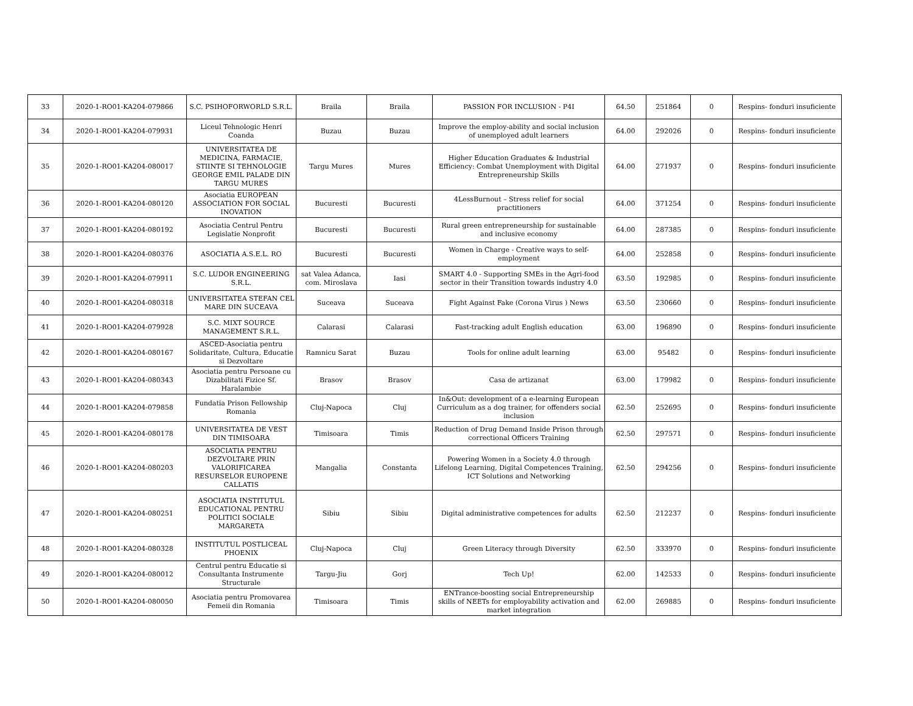| 33 | 2020-1-RO01-KA204-079866 | S.C. PSIHOFORWORLD S.R.L. | Braila | Braila | PASSION FOR INCLUSION - P4I | 64.50 | 251864 | 0 | Respins- fonduri insuficiente |
| 34 | 2020-1-RO01-KA204-079931 | Liceul Tehnologic Henri Coanda | Buzau | Buzau | Improve the employ-ability and social inclusion of unemployed adult learners | 64.00 | 292026 | 0 | Respins- fonduri insuficiente |
| 35 | 2020-1-RO01-KA204-080017 | UNIVERSITATEA DE MEDICINA, FARMACIE, STIINTE SI TEHNOLOGIE GEORGE EMIL PALADE DIN TARGU MURES | Targu Mures | Mures | Higher Education Graduates & Industrial Efficiency: Combat Unemployment with Digital Entrepreneurship Skills | 64.00 | 271937 | 0 | Respins- fonduri insuficiente |
| 36 | 2020-1-RO01-KA204-080120 | Asociatia EUROPEAN ASSOCIATION FOR SOCIAL INOVATION | Bucuresti | Bucuresti | 4LessBurnout – Stress relief for social practitioners | 64.00 | 371254 | 0 | Respins- fonduri insuficiente |
| 37 | 2020-1-RO01-KA204-080192 | Asociatia Centrul Pentru Legislatie Nonprofit | Bucuresti | Bucuresti | Rural green entrepreneurship for sustainable and inclusive economy | 64.00 | 287385 | 0 | Respins- fonduri insuficiente |
| 38 | 2020-1-RO01-KA204-080376 | ASOCIATIA A.S.E.L. RO | Bucuresti | Bucuresti | Women in Charge - Creative ways to self-employment | 64.00 | 252858 | 0 | Respins- fonduri insuficiente |
| 39 | 2020-1-RO01-KA204-079911 | S.C. LUDOR ENGINEERING S.R.L. | sat Valea Adanca, com. Miroslava | Iasi | SMART 4.0 - Supporting SMEs in the Agri-food sector in their Transition towards industry 4.0 | 63.50 | 192985 | 0 | Respins- fonduri insuficiente |
| 40 | 2020-1-RO01-KA204-080318 | UNIVERSITATEA STEFAN CEL MARE DIN SUCEAVA | Suceava | Suceava | Fight Against Fake (Corona Virus ) News | 63.50 | 230660 | 0 | Respins- fonduri insuficiente |
| 41 | 2020-1-RO01-KA204-079928 | S.C. MIXT SOURCE MANAGEMENT S.R.L. | Calarasi | Calarasi | Fast-tracking adult English education | 63.00 | 196890 | 0 | Respins- fonduri insuficiente |
| 42 | 2020-1-RO01-KA204-080167 | ASCED-Asociatia pentru Solidaritate, Cultura, Educatie si Dezvoltare | Ramnicu Sarat | Buzau | Tools for online adult learning | 63.00 | 95482 | 0 | Respins- fonduri insuficiente |
| 43 | 2020-1-RO01-KA204-080343 | Asociatia pentru Persoane cu Dizabilitati Fizice Sf. Haralambie | Brasov | Brasov | Casa de artizanat | 63.00 | 179982 | 0 | Respins- fonduri insuficiente |
| 44 | 2020-1-RO01-KA204-079858 | Fundatia Prison Fellowship Romania | Cluj-Napoca | Cluj | In&Out: development of a e-learning European Curriculum as a dog trainer, for offenders social inclusion | 62.50 | 252695 | 0 | Respins- fonduri insuficiente |
| 45 | 2020-1-RO01-KA204-080178 | UNIVERSITATEA DE VEST DIN TIMISOARA | Timisoara | Timis | Reduction of Drug Demand Inside Prison through correctional Officers Training | 62.50 | 297571 | 0 | Respins- fonduri insuficiente |
| 46 | 2020-1-RO01-KA204-080203 | ASOCIATIA PENTRU DEZVOLTARE PRIN VALORIFICAREA RESURSELOR EUROPENE CALLATIS | Mangalia | Constanta | Powering Women in a Society 4.0 through Lifelong Learning, Digital Competences Training, ICT Solutions and Networking | 62.50 | 294256 | 0 | Respins- fonduri insuficiente |
| 47 | 2020-1-RO01-KA204-080251 | ASOCIATIA INSTITUTUL EDUCATIONAL PENTRU POLITICI SOCIALE MARGARETA | Sibiu | Sibiu | Digital administrative competences for adults | 62.50 | 212237 | 0 | Respins- fonduri insuficiente |
| 48 | 2020-1-RO01-KA204-080328 | INSTITUTUL POSTLICEAL PHOENIX | Cluj-Napoca | Cluj | Green Literacy through Diversity | 62.50 | 333970 | 0 | Respins- fonduri insuficiente |
| 49 | 2020-1-RO01-KA204-080012 | Centrul pentru Educatie si Consultanta Instrumente Structurale | Targu-Jiu | Gorj | Tech Up! | 62.00 | 142533 | 0 | Respins- fonduri insuficiente |
| 50 | 2020-1-RO01-KA204-080050 | Asociatia pentru Promovarea Femeii din Romania | Timisoara | Timis | ENTrance-boosting social Entrepreneurship skills of NEETs for employability activation and market integration | 62.00 | 269885 | 0 | Respins- fonduri insuficiente |